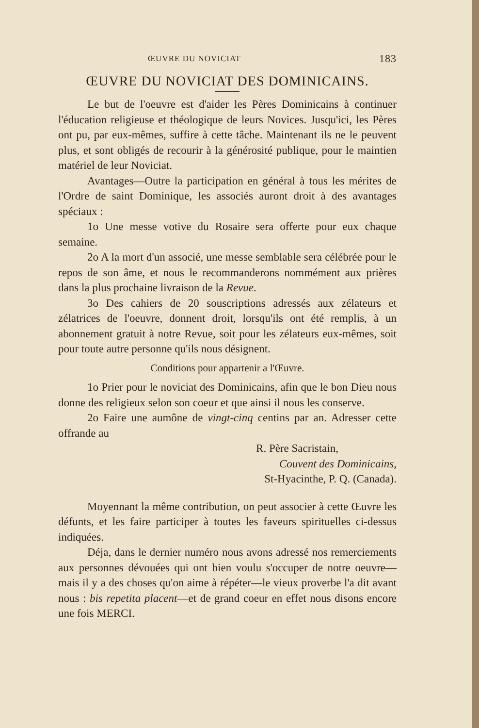ŒUVRE DU NOVICIAT 183
ŒUVRE DU NOVICIAT DES DOMINICAINS.
Le but de l'oeuvre est d'aider les Pères Dominicains à continuer l'éducation religieuse et théologique de leurs Novices. Jusqu'ici, les Pères ont pu, par eux-mêmes, suffire à cette tâche. Maintenant ils ne le peuvent plus, et sont obligés de recourir à la générosité publique, pour le maintien matériel de leur Noviciat.
Avantages—Outre la participation en général à tous les mérites de l'Ordre de saint Dominique, les associés auront droit à des avantages spéciaux :
1o Une messe votive du Rosaire sera offerte pour eux chaque semaine.
2o A la mort d'un associé, une messe semblable sera célébrée pour le repos de son âme, et nous le recommanderons nommément aux prières dans la plus prochaine livraison de la Revue.
3o Des cahiers de 20 souscriptions adressés aux zélateurs et zélatrices de l'oeuvre, donnent droit, lorsqu'ils ont été remplis, à un abonnement gratuit à notre Revue, soit pour les zélateurs eux-mêmes, soit pour toute autre personne qu'ils nous désignent.
Conditions pour appartenir a l'Œuvre.
1o Prier pour le noviciat des Dominicains, afin que le bon Dieu nous donne des religieux selon son coeur et que ainsi il nous les conserve.
2o Faire une aumône de vingt-cinq centins par an. Adresser cette offrande au
R. Père Sacristain,
Couvent des Dominicains,
St-Hyacinthe, P. Q. (Canada).
Moyennant la même contribution, on peut associer à cette Œuvre les défunts, et les faire participer à toutes les faveurs spirituelles ci-dessus indiquées.
Déja, dans le dernier numéro nous avons adressé nos remerciements aux personnes dévouées qui ont bien voulu s'occuper de notre oeuvre—mais il y a des choses qu'on aime à répéter—le vieux proverbe l'a dit avant nous : bis repetita placent—et de grand coeur en effet nous disons encore une fois MERCI.